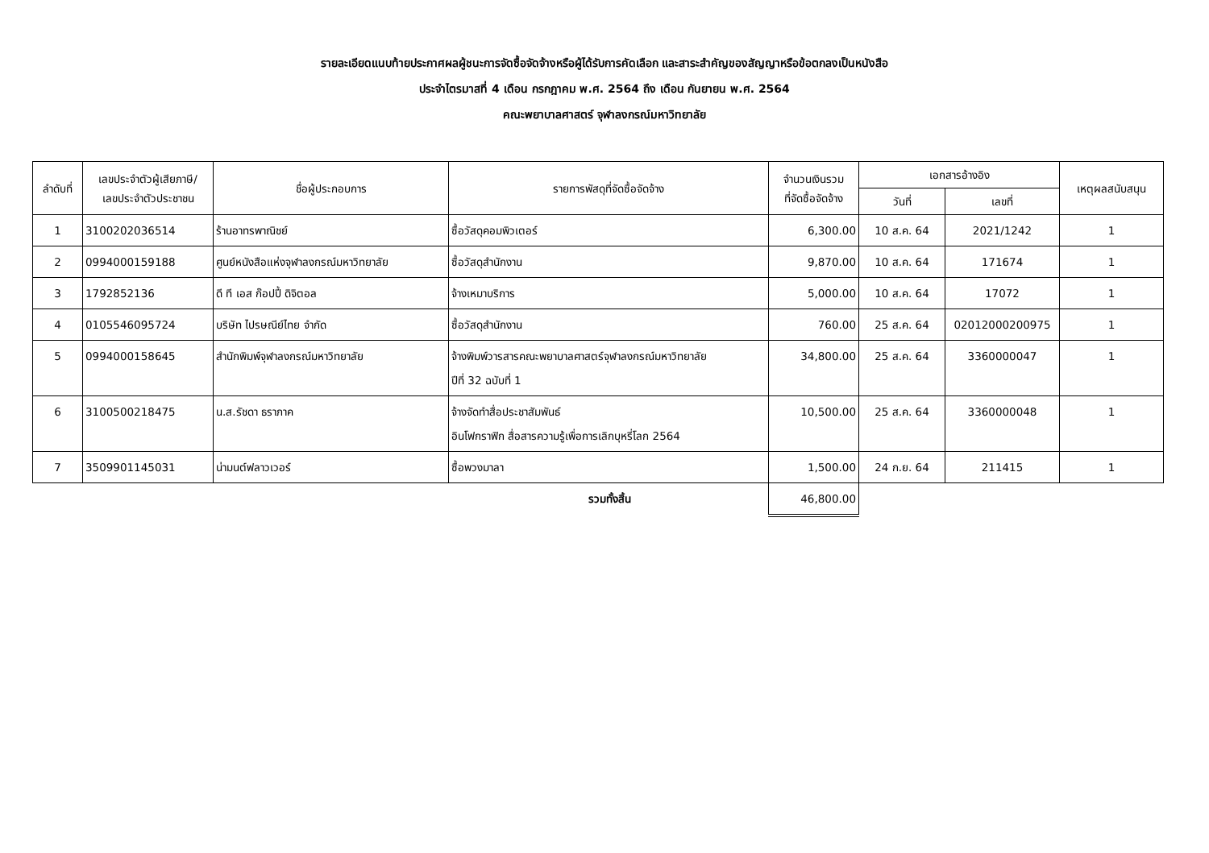รายละเอียดแนบท้ายประกาศผลผู้ชนะการจัดซื้อจัดจ้างหรือผู้ได้รับการคัดเลือก และสาระสำคัญของสัญญาหรือข้อตกลงเป็นหนังสือ
ประจำไตรมาสที่ 4 เดือน กรกฎาคม พ.ศ. 2564 ถึง เดือน กันยายน พ.ศ. 2564
คณะพยาบาลศาสตร์ จุฬาลงกรณ์มหาวิทยาลัย
| ลำดับที่ | เลขประจำตัวผู้เสียภาษี/ เลขประจำตัวประชาชน | ชื่อผู้ประกอบการ | รายการพัสดุที่จัดซื้อจัดจ้าง | จำนวนเงินรวม ที่จัดซื้อจัดจ้าง | เอกสารอ้างอิง | | เหตุผลสนับสนุน |
| --- | --- | --- | --- | --- | --- | --- | --- |
| | | | | | วันที่ | เลขที่ | |
| 1 | 3100202036514 | ร้านอาทรพาณิชย์ | ซื้อวัสดุคอมพิวเตอร์ | 6,300.00 | 10 ส.ค. 64 | 2021/1242 | 1 |
| 2 | 0994000159188 | ศูนย์หนังสือแห่งจุฬาลงกรณ์มหาวิทยาลัย | ซื้อวัสดุสำนักงาน | 9,870.00 | 10 ส.ค. 64 | 171674 | 1 |
| 3 | 1792852136 | ดี ที เอส ก๊อปปี้ ดิจิตอล | จ้างเหมาบริการ | 5,000.00 | 10 ส.ค. 64 | 17072 | 1 |
| 4 | 0105546095724 | บริษัท ไปรษณีย์ไทย จำกัด | ซื้อวัสดุสำนักงาน | 760.00 | 25 ส.ค. 64 | 02012000200975 | 1 |
| 5 | 0994000158645 | สำนักพิมพ์จุฬาลงกรณ์มหาวิทยาลัย | จ้างพิมพ์วารสารคณะพยาบาลศาสตร์จุฬาลงกรณ์มหาวิทยาลัย ปีที่ 32 ฉบับที่ 1 | 34,800.00 | 25 ส.ค. 64 | 3360000047 | 1 |
| 6 | 3100500218475 | น.ส.รัชดา ธราภาค | จ้างจัดทำสื่อประชาสัมพันธ์ อินโฟกราฟิก สื่อสารความรู้เพื่อการเลิกบุหรี่โลก 2564 | 10,500.00 | 25 ส.ค. 64 | 3360000048 | 1 |
| 7 | 3509901145031 | น่ามนต์ฟลาวเวอร์ | ซื้อพวงมาลา | 1,500.00 | 24 ก.ย. 64 | 211415 | 1 |
| รวมทั้งสิ้น | | | | 46,800.00 | | | |